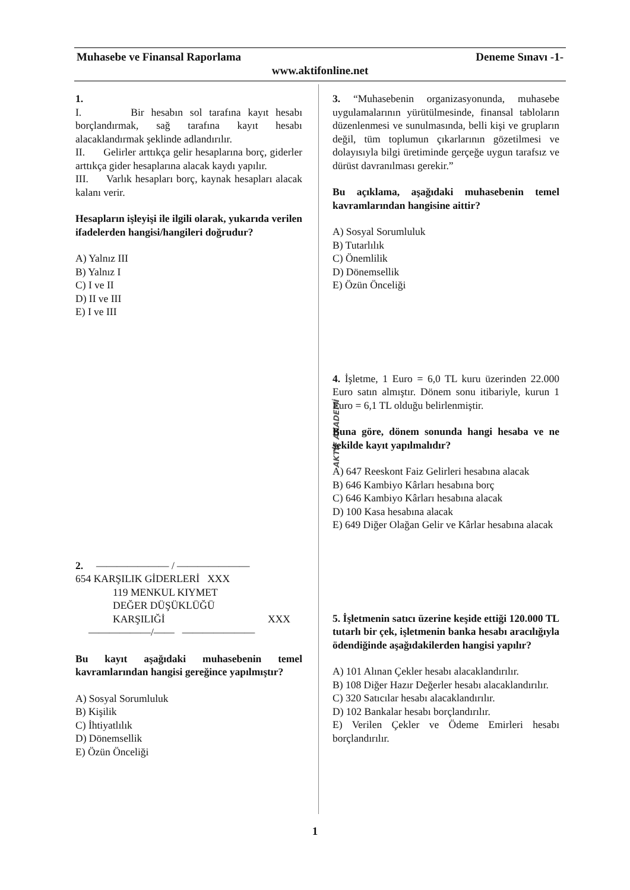Muhasebe ve Finansal Raporlama Deneme Sınavı -1-
www.aktifonline.net
AKTİF AKADEMİ
1.
I. Bir hesabın sol tarafına kayıt hesabı borçlandırmak, sağ tarafına kayıt hesabı alacaklandırmak şeklinde adlandırılır.
II. Gelirler arttıkça gelir hesaplarına borç, giderler arttıkça gider hesaplarına alacak kaydı yapılır.
III. Varlık hesapları borç, kaynak hesapları alacak kalanı verir.
Hesapların işleyişi ile ilgili olarak, yukarıda verilen ifadelerden hangisi/hangileri doğrudur?
A) Yalnız III
B) Yalnız I
C) I ve II
D) II ve III
E) I ve III
2. ——————— / ———————
654 KARŞILIK GİDERLERİ XXX
119 MENKUL KIYMET
DEĞER DÜŞÜKLÜĞÜ
KARŞILIĞİ XXX
——————/—— ———————
Bu kayıt aşağıdaki muhasebenin temel kavramlarından hangisi gereğince yapılmıştır?
A) Sosyal Sorumluluk
B) Kişilik
C) İhtiyatlılık
D) Dönemsellik
E) Özün Önceliği
3. “Muhasebenin organizasyonunda, muhasebe uygulamalarının yürütülmesinde, finansal tabloların düzenlenmesi ve sunulmasında, belli kişi ve grupların değil, tüm toplumun çıkarlarının gözetilmesi ve dolayısıyla bilgi üretiminde gerçeğe uygun tarafsız ve dürüst davranılması gerekir.”
Bu açıklama, aşağıdaki muhasebenin temel kavramlarından hangisine aittir?
A) Sosyal Sorumluluk
B) Tutarlılık
C) Önemlilik
D) Dönemsellik
E) Özün Önceliği
4. İşletme, 1 Euro = 6,0 TL kuru üzerinden 22.000 Euro satın almıştır. Dönem sonu itibariyle, kurun 1 Euro = 6,1 TL olduğu belirlenmiştir.
Buna göre, dönem sonunda hangi hesaba ve ne şekilde kayıt yapılmalıdır?
A) 647 Reeskont Faiz Gelirleri hesabına alacak
B) 646 Kambiyo Kârları hesabına borç
C) 646 Kambiyo Kârları hesabına alacak
D) 100 Kasa hesabına alacak
E) 649 Diğer Olağan Gelir ve Kârlar hesabına alacak
5. İşletmenin satıcı üzerine keşide ettiği 120.000 TL tutarlı bir çek, işletmenin banka hesabı aracılığıyla ödendiğinde aşağıdakilerden hangisi yapılır?
A) 101 Alınan Çekler hesabı alacaklandırılır.
B) 108 Diğer Hazır Değerler hesabı alacaklandırılır.
C) 320 Satıcılar hesabı alacaklandırılır.
D) 102 Bankalar hesabı borçlandırılır.
E) Verilen Çekler ve Ödeme Emirleri hesabı borçlandırılır.
1